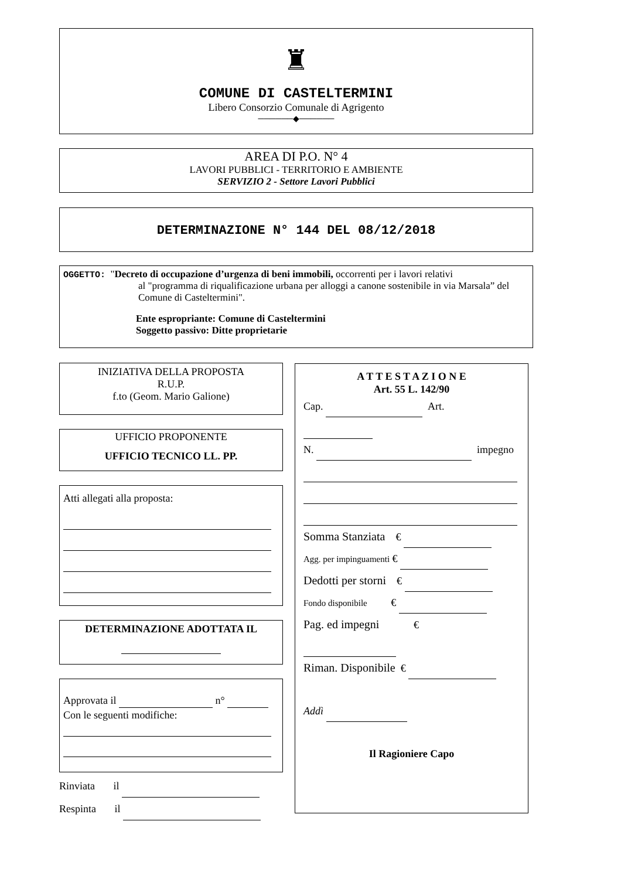♜
COMUNE DI CASTELTERMINI
Libero Consorzio Comunale di Agrigento
──────◆──────
AREA DI P.O. N° 4
LAVORI PUBBLICI - TERRITORIO E AMBIENTE
SERVIZIO 2 - Settore Lavori Pubblici
DETERMINAZIONE N° 144 DEL 08/12/2018
OGGETTO: "Decreto di occupazione d’urgenza di beni immobili, occorrenti per i lavori relativi
al "programma di riqualificazione urbana per alloggi a canone sostenibile in via Marsala” del Comune di Casteltermini".
Ente espropriante: Comune di Casteltermini
Soggetto passivo: Ditte proprietarie
INIZIATIVA DELLA PROPOSTA
R.U.P.
f.to (Geom. Mario Galione)
UFFICIO PROPONENTE
UFFICIO TECNICO LL. PP.
Atti allegati alla proposta:
DETERMINAZIONE ADOTTATA IL
Approvata il n°
Con le seguenti modifiche:
Rinviata il
Respinta il
A T T E S T A Z I O N E
Art. 55 L. 142/90
Cap. Art.
N. impegno
Somma Stanziata €
Agg. per impinguamenti €
Dedotti per storni €
Fondo disponibile €
Pag. ed impegni €
Riman. Disponibile €
Addì
Il Ragioniere Capo